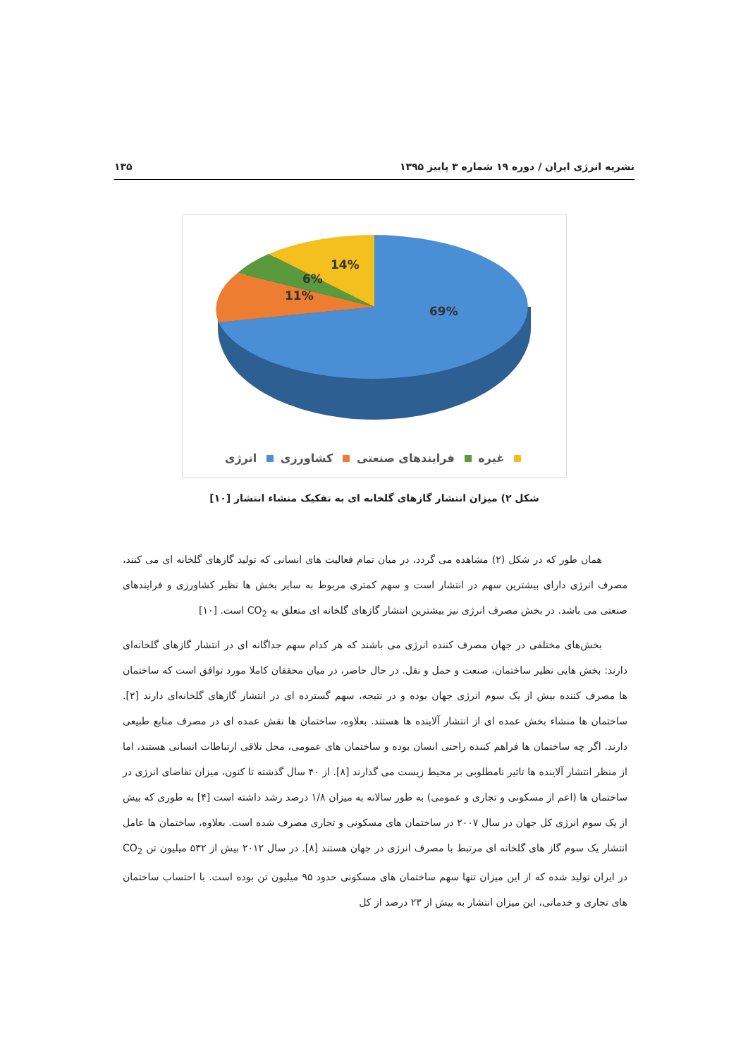نشریه انرژی ایران / دوره ۱۹ شماره ۳ پاییز ۱۳۹۵ ۱۳۵
69%
11%
6%
14%
غیره فرایندهای صنعتی کشاورزی انرژی
شکل ۲) میزان انتشار گازهای گلخانه ای به تفکیک منشاء انتشار [۱۰]
همان طور که در شکل (۲) مشاهده می گردد، در میان تمام فعالیت های انسانی که تولید گازهای گلخانه ای می کنند، مصرف انرژی دارای بیشترین سهم در انتشار است و سهم کمتری مربوط به سایر بخش ها نظیر کشاورزی و فرایندهای صنعتی می باشد. در بخش مصرف انرژی نیز بیشترین انتشار گازهای گلخانه ای متعلق به CO<sub>2</sub> است. [۱۰]
بخش‌های مختلفی در جهان مصرف کننده انرژی می باشند که هر کدام سهم جداگانه ای در انتشار گازهای گلخانه‌ای دارند: بخش هایی نظیر ساختمان، صنعت و حمل و نقل. در حال حاضر، در میان محققان کاملا مورد توافق است که ساختمان ها مصرف کننده بیش از یک سوم انرژی جهان بوده و در نتیجه، سهم گسترده ای در انتشار گازهای گلخانه‌ای دارند [۲]. ساختمان ها منشاء بخش عمده ای از انتشار آلاینده ها هستند. بعلاوه، ساختمان ها نقش عمده ای در مصرف منابع طبیعی دارند. اگر چه ساختمان ها فراهم کننده راحتی انسان بوده و ساختمان های عمومی، محل تلاقی ارتباطات انسانی هستند، اما از منظر انتشار آلاینده ها تاثیر نامطلوبی بر محیط زیست می گذارند [۸]. از ۴۰ سال گذشته تا کنون، میزان تقاضای انرژی در ساختمان ها (اعم از مسکونی و تجاری و عمومی) به طور سالانه به میزان ۱/۸ درصد رشد داشته است [۴] به طوری که بیش از یک سوم انرژی کل جهان در سال ۲۰۰۷ در ساختمان های مسکونی و تجاری مصرف شده است. بعلاوه، ساختمان ها عامل انتشار یک سوم گاز های گلخانه ای مرتبط با مصرف انرژی در جهان هستند [۸]. در سال ۲۰۱۲ بیش از ۵۳۲ میلیون تن CO<sub>2</sub> در ایران تولید شده که از این میزان تنها سهم ساختمان های مسکونی حدود ۹۵ میلیون تن بوده است. با احتساب ساختمان های تجاری و خدماتی، این میزان انتشار به بیش از ۲۳ درصد از کل